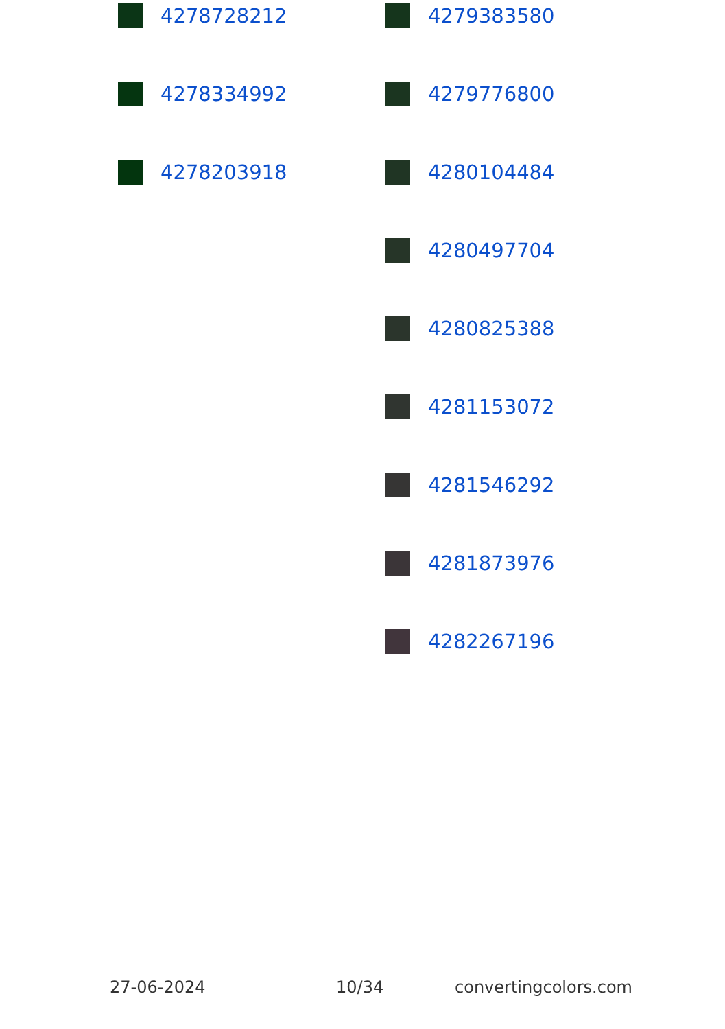4278728212
4278334992
4278203918
4279383580
4279776800
4280104484
4280497704
4280825388
4281153072
4281546292
4281873976
4282267196
27-06-2024 10/34 convertingcolors.com